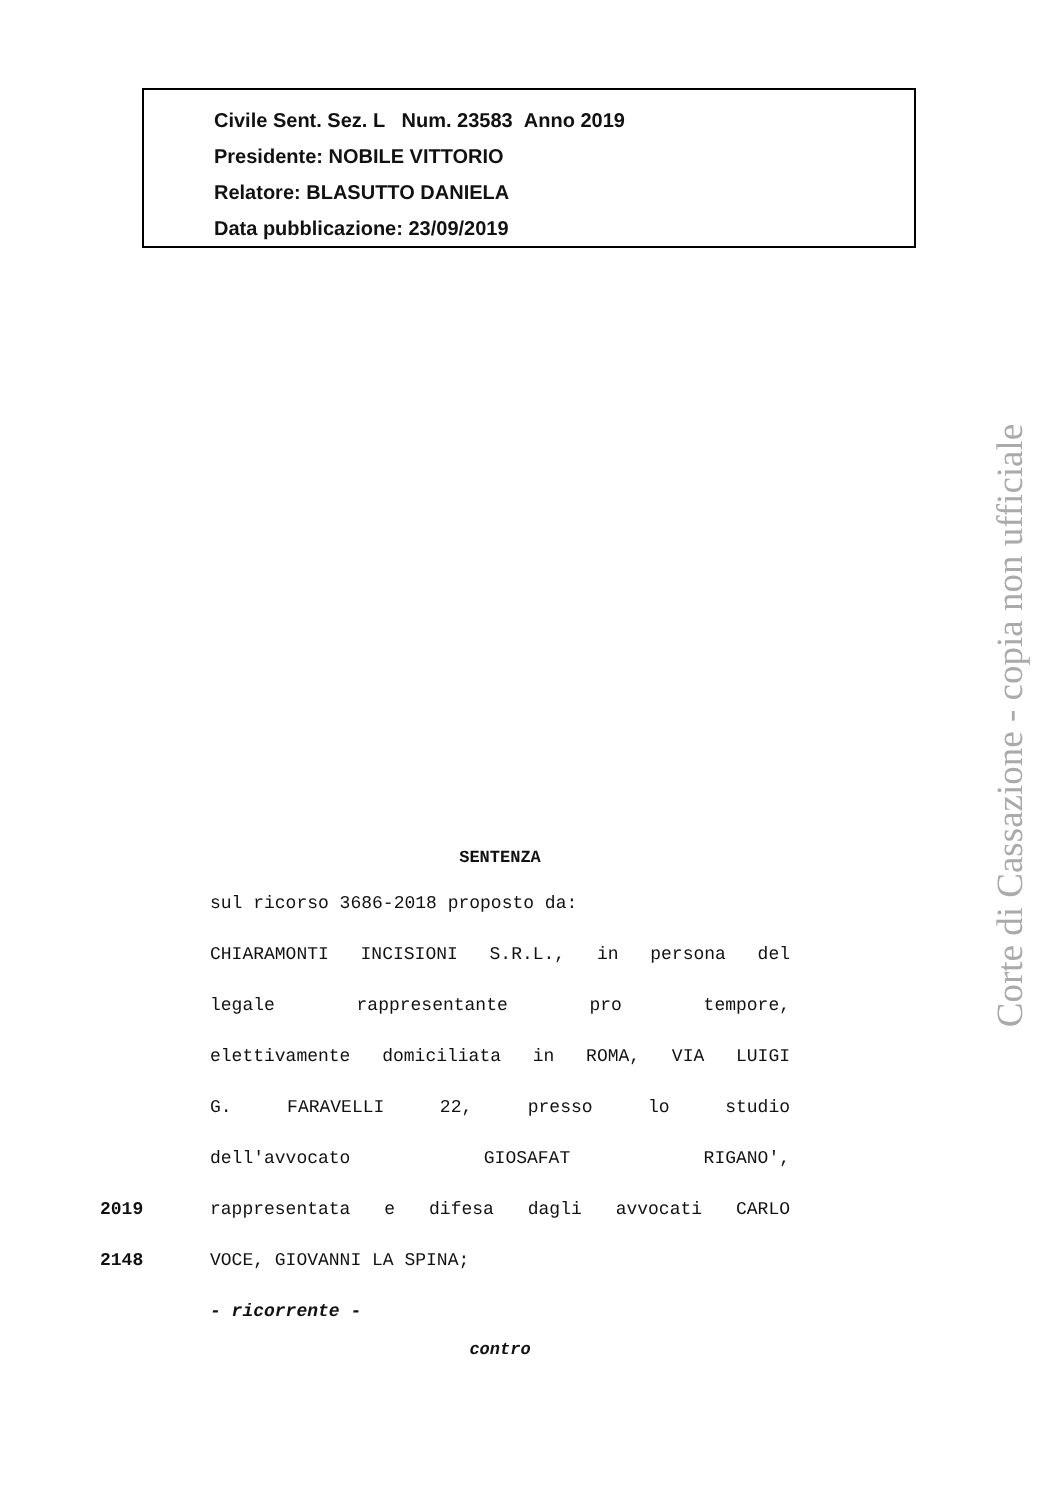Civile Sent. Sez. L Num. 23583 Anno 2019
Presidente: NOBILE VITTORIO
Relatore: BLASUTTO DANIELA
Data pubblicazione: 23/09/2019
Corte di Cassazione - copia non ufficiale
SENTENZA
sul ricorso 3686-2018 proposto da:
CHIARAMONTI INCISIONI S.R.L., in persona del
legale rappresentante pro tempore,
elettivamente domiciliata in ROMA, VIA LUIGI
G. FARAVELLI 22, presso lo studio
dell'avvocato GIOSAFAT RIGANO',
2019 rappresentata e difesa dagli avvocati CARLO
2148 VOCE, GIOVANNI LA SPINA;
- ricorrente -
contro